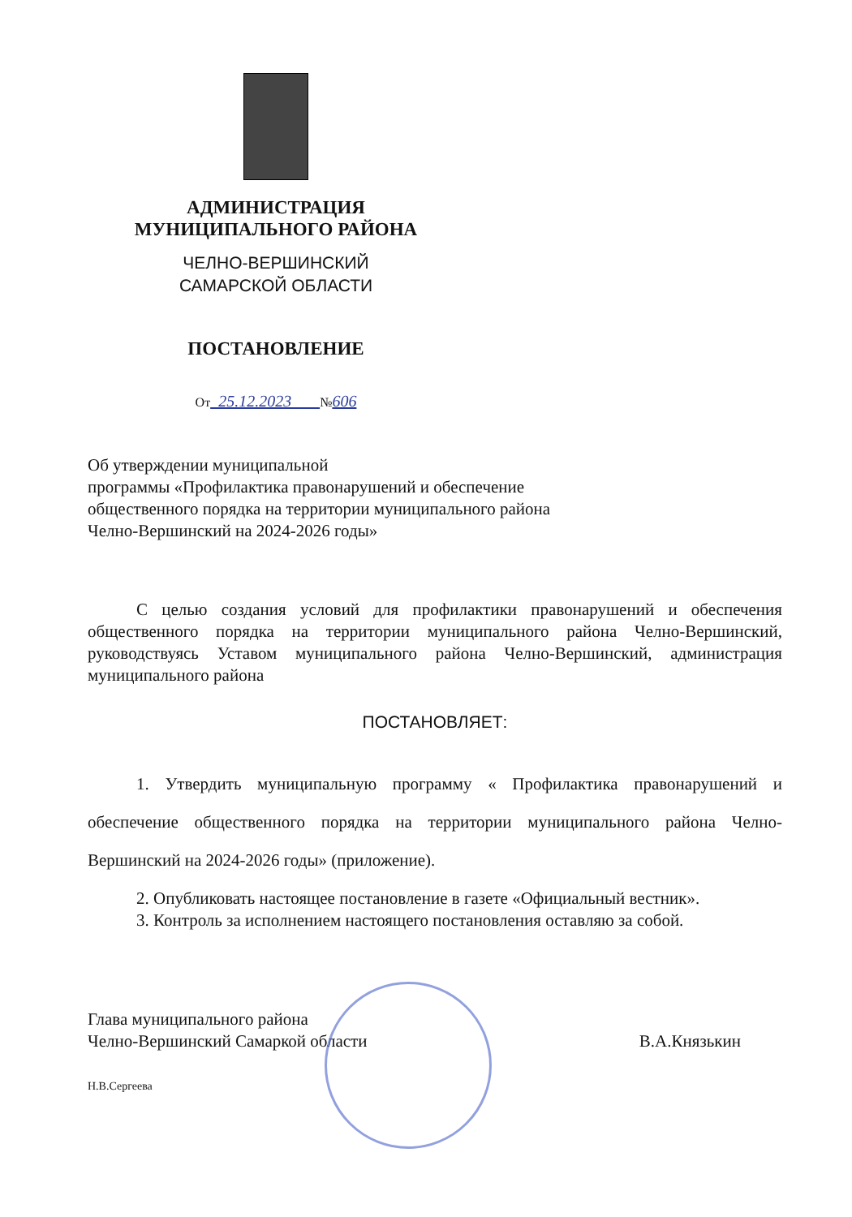АДМИНИСТРАЦИЯ
МУНИЦИПАЛЬНОГО РАЙОНА
ЧЕЛНО-ВЕРШИНСКИЙ
САМАРСКОЙ ОБЛАСТИ
ПОСТАНОВЛЕНИЕ
От 25.12.2023 №606
Об утверждении муниципальной
программы «Профилактика правонарушений и обеспечение
общественного порядка на территории муниципального района
Челно-Вершинский на 2024-2026 годы»
С целью создания условий для профилактики правонарушений и обеспечения общественного порядка на территории муниципального района Челно-Вершинский, руководствуясь Уставом муниципального района Челно-Вершинский, администрация муниципального района
ПОСТАНОВЛЯЕТ:
1. Утвердить муниципальную программу « Профилактика правонарушений и обеспечение общественного порядка на территории муниципального района Челно-Вершинский на 2024-2026 годы» (приложение).
2. Опубликовать настоящее постановление в газете «Официальный вестник».
3. Контроль за исполнением настоящего постановления оставляю за собой.
Глава муниципального района
Челно-Вершинский Самаркой области
В.А.Князькин
Н.В.Сергеева